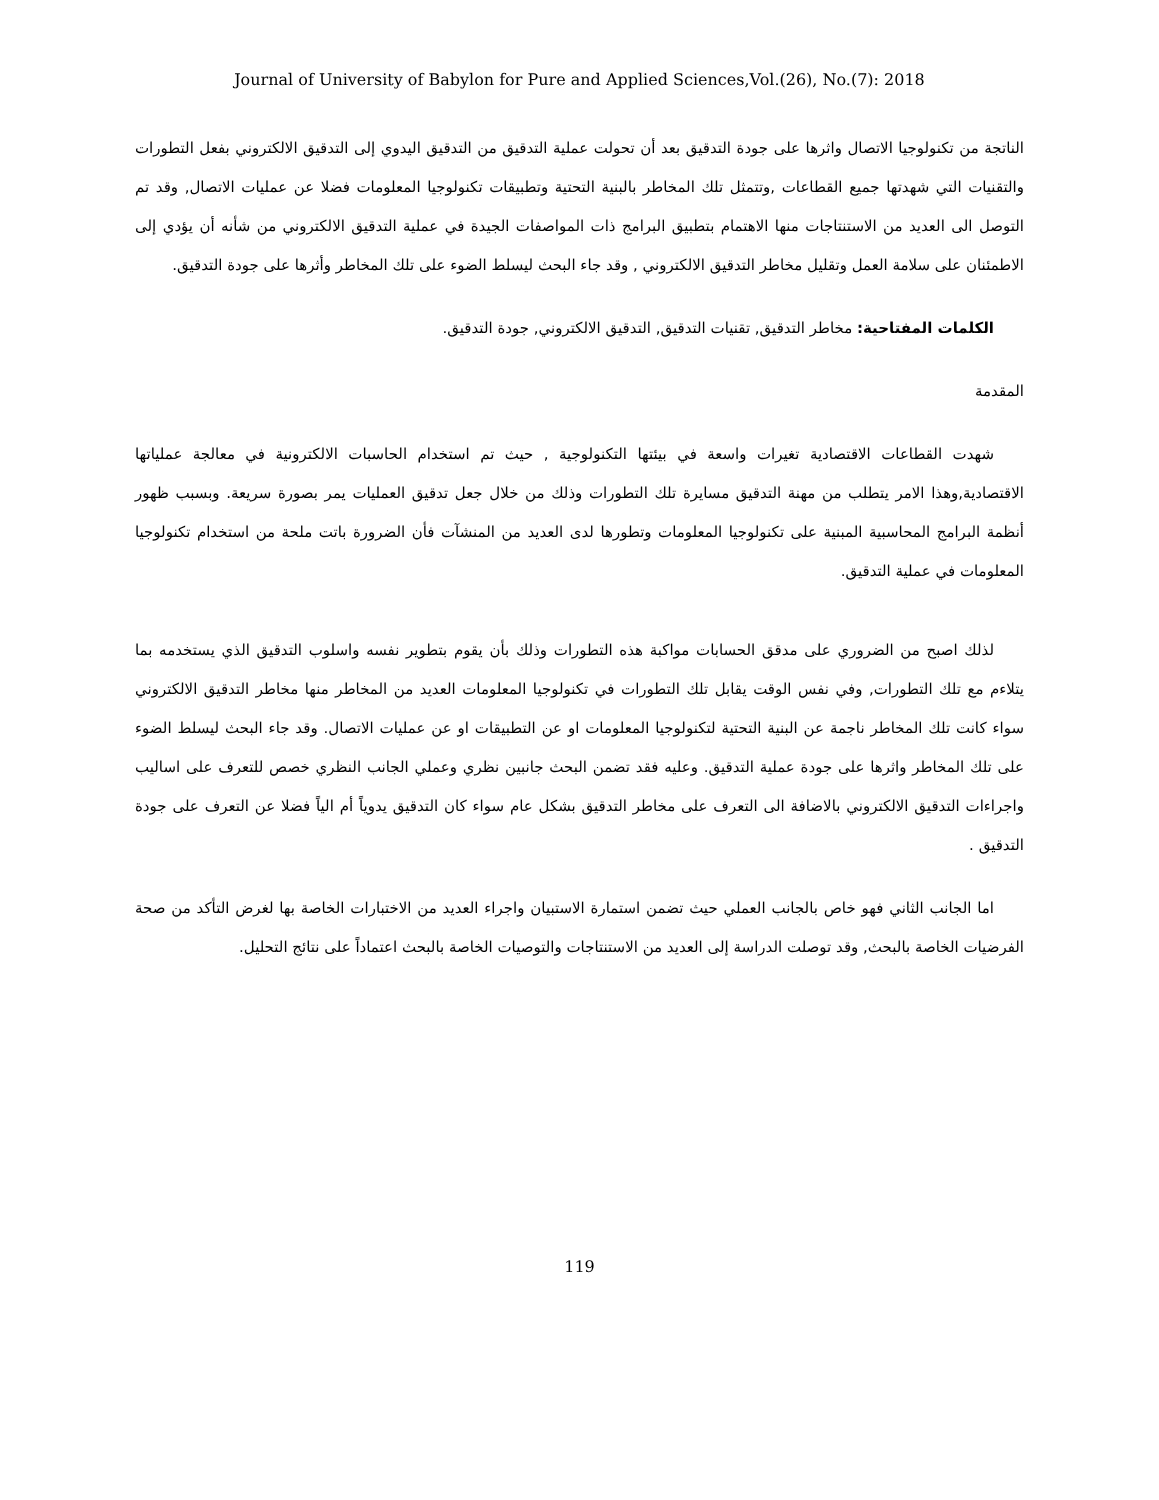Journal of University of Babylon for Pure and Applied Sciences,Vol.(26), No.(7): 2018
الناتجة من تكنولوجيا الاتصال واثرها على جودة التدقيق بعد أن تحولت عملية التدقيق من التدقيق اليدوي إلى التدقيق الالكتروني بفعل التطورات والتقنيات التي شهدتها جميع القطاعات ,وتتمثل تلك المخاطر بالبنية التحتية وتطبيقات تكنولوجيا المعلومات فضلا عن عمليات الاتصال, وقد تم التوصل الى العديد من الاستنتاجات منها الاهتمام بتطبيق البرامج ذات المواصفات الجيدة في عملية التدقيق الالكتروني من شأنه أن يؤدي إلى الاطمئنان على سلامة العمل وتقليل مخاطر التدقيق الالكتروني , وقد جاء البحث ليسلط الضوء على تلك المخاطر وأثرها على جودة التدقيق.
الكلمات المفتاحية: مخاطر التدقيق, تقنيات التدقيق, التدقيق الالكتروني, جودة التدقيق.
المقدمة
شهدت القطاعات الاقتصادية تغيرات واسعة في بيئتها التكنولوجية , حيث تم استخدام الحاسبات الالكترونية في معالجة عملياتها الاقتصادية,وهذا الامر يتطلب من مهنة التدقيق مسايرة تلك التطورات وذلك من خلال جعل تدقيق العمليات يمر بصورة سريعة. وبسبب ظهور أنظمة البرامج المحاسبية المبنية على تكنولوجيا المعلومات وتطورها لدى العديد من المنشآت فأن الضرورة باتت ملحة من استخدام تكنولوجيا المعلومات في عملية التدقيق.
لذلك اصبح من الضروري على مدقق الحسابات مواكبة هذه التطورات وذلك بأن يقوم بتطوير نفسه واسلوب التدقيق الذي يستخدمه بما يتلاءم مع تلك التطورات, وفي نفس الوقت يقابل تلك التطورات في تكنولوجيا المعلومات العديد من المخاطر منها مخاطر التدقيق الالكتروني سواء كانت تلك المخاطر ناجمة عن البنية التحتية لتكنولوجيا المعلومات او عن التطبيقات او عن عمليات الاتصال. وقد جاء البحث ليسلط الضوء على تلك المخاطر واثرها على جودة عملية التدقيق. وعليه فقد تضمن البحث جانبين نظري وعملي الجانب النظري خصص للتعرف على اساليب واجراءات التدقيق الالكتروني بالاضافة الى التعرف على مخاطر التدقيق بشكل عام سواء كان التدقيق يدوياً أم الياً فضلا عن التعرف على جودة التدقيق .
اما الجانب الثاني فهو خاص بالجانب العملي حيث تضمن استمارة الاستبيان واجراء العديد من الاختبارات الخاصة بها لغرض التأكد من صحة الفرضيات الخاصة بالبحث, وقد توصلت الدراسة إلى العديد من الاستنتاجات والتوصيات الخاصة بالبحث اعتماداً على نتائج التحليل.
119